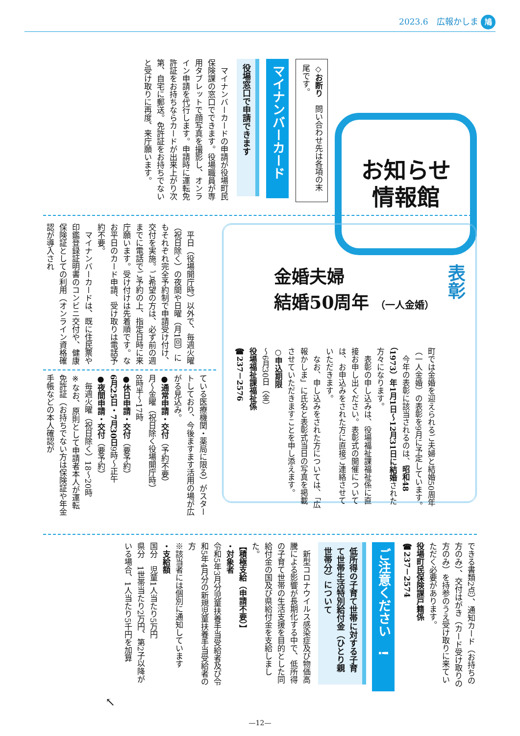2023.6　広報かしま 鳩
お知らせ
情報館
◇お断り　問い合わせ先は各項の末尾です。
マイナンバーカード
役場窓口で申請できます
　マイナンバーカードの申請が役場町民保険課の窓口でできます。役場職員が専用タブレットで顔写真を撮影し、オンライン申請を代行します。申請時に運転免許証をお持ちならカードが出来上がり次第、自宅に郵送。免許証をお持ちでないと受け取りに再度、来庁願います。
表彰
金婚夫婦
結婚50周年 （一人金婚）
町では金婚を迎えられるご夫婦と結婚50周年（一人金婚）の表彰を9月に予定しています。
　今年の表彰に該当されるのは、昭和48（1973）年1月1日～12月31日に結婚された方々になります。
　表彰の申し込みは、役場福祉課福祉係に直接お申し出ください。表彰式の開催については、お申込みをされた方に直接ご連絡させていただきます。
　なお、申し込みをされた方については、「広報かしま」に氏名と表彰式当日の写真を掲載させていただきますことを申し添えます。
○申込期限
～6月30日（金）
役場福祉課福祉係
☎237－2576
　平日（役場開庁時）以外で、毎週火曜（祝日除く）の夜間や日曜（月1回）にもそれぞれ完全予約制で申請受け付け、交付を実施。ご希望の方は、必ず前の週までに電話でご予約の上、指定日時に来庁願います。受け付けは先着順です。なお平日のカード申請、受け取りは電話予約不要。
　マイナンバーカードは、既に住民票や印鑑登録証明書のコンビニ交付や、健康保険証としての利用（オンライン資格確認が導入され
ている医療機関・薬局に限る）がスタートしており、今後ますます活用の場が広がる見込み。
●通常申請・交付（予約不要）
月～金曜（祝日除く役場開庁時）
8時半～17時
●休日申請・交付（要予約）
6月25日・7月30日9時～正午
●夜間申請・交付（要予約）
　毎週火曜（祝日除く）18～20時
※なお、原則として申請者本人が運転免許証（お持ちでない方は保険証や年金手帳などの本人確認が
できる書類2点）、通知カード（お持ちの方のみ）、交付はがき（カード受け取りの方のみ）を持参のうえ受け取りに来ていただく必要があります。
役場町民保険課戸籍係
☎237－2574
ご注意ください　!
低所得の子育て世帯に対する子育て世帯生活特別給付金（ひとり親世帯分）について
　新型コロナウイルス感染症及び物価高騰による影響が長期化する中で、低所得の子育て世帯の生活支援を目的とした同給付金の国及び県給付金を支給しました。
【積極支給（申請不要）】
・対象者
令和5年3月分児童扶養手当受給者及び令和5年4月分の新規児童扶養手当受給者の方
※該当者には個別に通知しています
・支給額
国分　児童1人当たり5万円
県分　1世帯当たり2万円、第2子以降がいる場合、1人当たり5千円を加算
↖
—12—